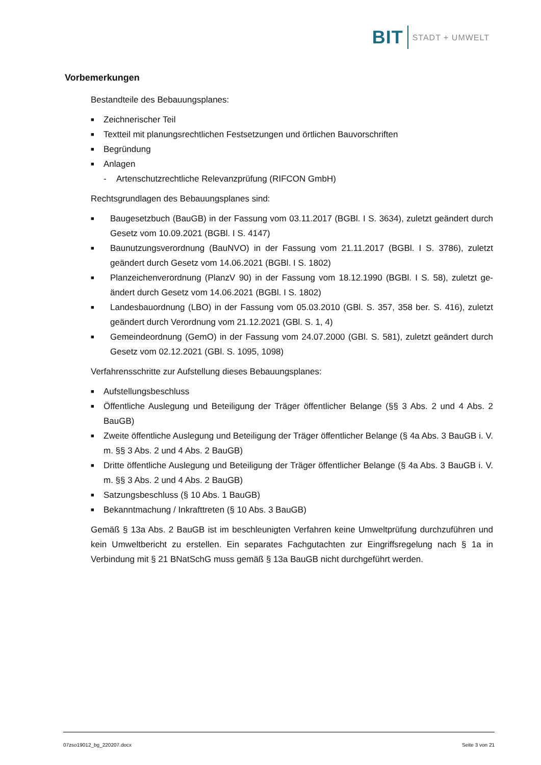BIT STADT + UMWELT
Vorbemerkungen
Bestandteile des Bebauungsplanes:
■ Zeichnerischer Teil
■ Textteil mit planungsrechtlichen Festsetzungen und örtlichen Bauvorschriften
■ Begründung
■ Anlagen
- Artenschutzrechtliche Relevanzprüfung (RIFCON GmbH)
Rechtsgrundlagen des Bebauungsplanes sind:
■ Baugesetzbuch (BauGB) in der Fassung vom 03.11.2017 (BGBl. I S. 3634), zuletzt geändert durch Gesetz vom 10.09.2021 (BGBl. I S. 4147)
■ Baunutzungsverordnung (BauNVO) in der Fassung vom 21.11.2017 (BGBl. I S. 3786), zuletzt geändert durch Gesetz vom 14.06.2021 (BGBl. I S. 1802)
■ Planzeichenverordnung (PlanzV 90) in der Fassung vom 18.12.1990 (BGBl. I S. 58), zuletzt ge-ändert durch Gesetz vom 14.06.2021 (BGBl. I S. 1802)
■ Landesbauordnung (LBO) in der Fassung vom 05.03.2010 (GBl. S. 357, 358 ber. S. 416), zuletzt geändert durch Verordnung vom 21.12.2021 (GBl. S. 1, 4)
■ Gemeindeordnung (GemO) in der Fassung vom 24.07.2000 (GBl. S. 581), zuletzt geändert durch Gesetz vom 02.12.2021 (GBl. S. 1095, 1098)
Verfahrensschritte zur Aufstellung dieses Bebauungsplanes:
■ Aufstellungsbeschluss
■ Öffentliche Auslegung und Beteiligung der Träger öffentlicher Belange (§§ 3 Abs. 2 und 4 Abs. 2 BauGB)
■ Zweite öffentliche Auslegung und Beteiligung der Träger öffentlicher Belange (§ 4a Abs. 3 BauGB i. V. m. §§ 3 Abs. 2 und 4 Abs. 2 BauGB)
■ Dritte öffentliche Auslegung und Beteiligung der Träger öffentlicher Belange (§ 4a Abs. 3 BauGB i. V. m. §§ 3 Abs. 2 und 4 Abs. 2 BauGB)
■ Satzungsbeschluss (§ 10 Abs. 1 BauGB)
■ Bekanntmachung / Inkrafttreten (§ 10 Abs. 3 BauGB)
Gemäß § 13a Abs. 2 BauGB ist im beschleunigten Verfahren keine Umweltprüfung durchzuführen und kein Umweltbericht zu erstellen. Ein separates Fachgutachten zur Eingriffsregelung nach § 1a in Verbindung mit § 21 BNatSchG muss gemäß § 13a BauGB nicht durchgeführt werden.
07zso19012_bg_220207.docx Seite 3 von 21